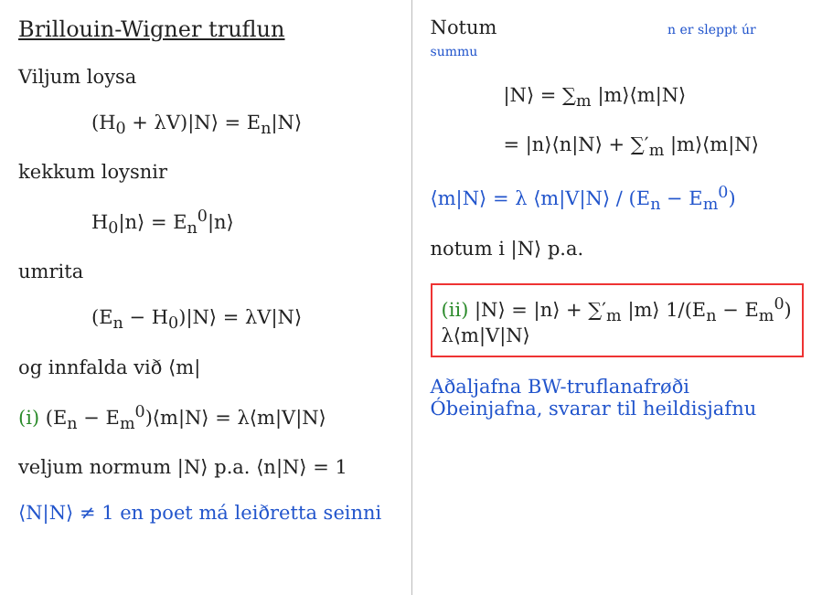Brillouin-Wigner truflun
Viljum loysa
(H<sub>0</sub> + λV)|N⟩ = E<sub>n</sub>|N⟩
kekkum loysnir
H<sub>0</sub>|n⟩ = E<sub>n</sub><sup>0</sup>|n⟩
umrita
(E<sub>n</sub> − H<sub>0</sub>)|N⟩ = λV|N⟩
og innfalda við ⟨m|
(i) (E<sub>n</sub> − E<sub>m</sub><sup>0</sup>)⟨m|N⟩ = λ⟨m|V|N⟩
veljum normum |N⟩ p.a. ⟨n|N⟩ = 1
⟨N|N⟩ ≠ 1 en poet má leiðretta seinni
Notum n er sleppt úr summu
|N⟩ = ∑<sub>m</sub> |m⟩⟨m|N⟩
= |n⟩⟨n|N⟩ + ∑′<sub>m</sub> |m⟩⟨m|N⟩
⟨m|N⟩ = λ ⟨m|V|N⟩ / (E<sub>n</sub> − E<sub>m</sub><sup>0</sup>)
notum i |N⟩ p.a.
(ii) |N⟩ = |n⟩ + ∑′<sub>m</sub> |m⟩ 1/(E<sub>n</sub> − E<sub>m</sub><sup>0</sup>) λ⟨m|V|N⟩
Aðaljafna BW-truflanafrøði
Óbeinjafna, svarar til heildisjafnu